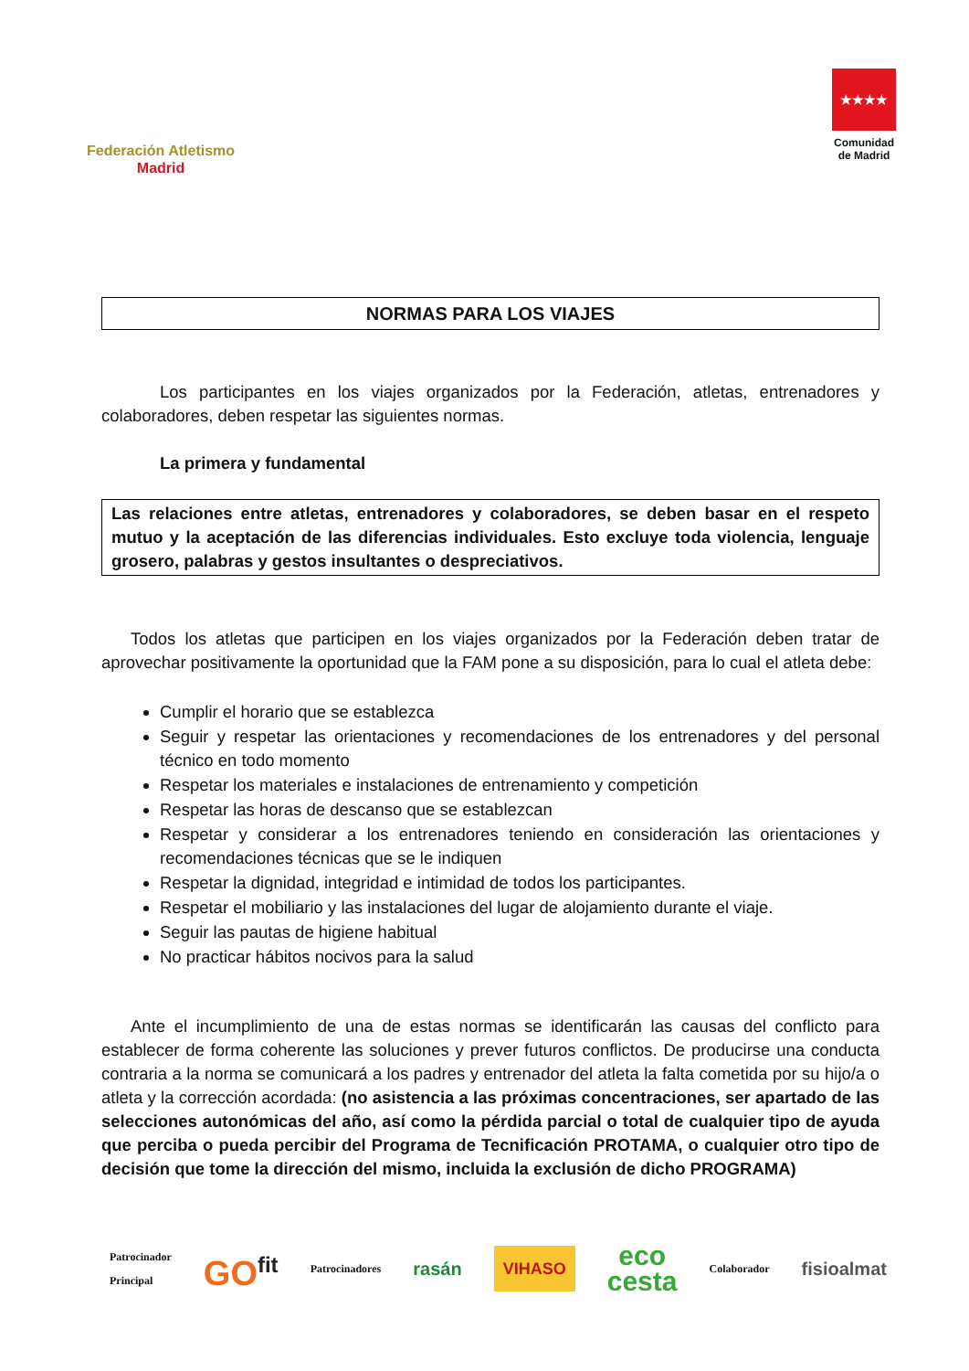Federación Atletismo
Madrid
★★★★
Comunidad
de Madrid
NORMAS PARA LOS VIAJES
Los participantes en los viajes organizados por la Federación, atletas, entrenadores y colaboradores, deben respetar las siguientes normas.
La primera y fundamental
Las relaciones entre atletas, entrenadores y colaboradores, se deben basar en el respeto mutuo y la aceptación de las diferencias individuales. Esto excluye toda violencia, lenguaje grosero, palabras y gestos insultantes o despreciativos.
Todos los atletas que participen en los viajes organizados por la Federación deben tratar de aprovechar positivamente la oportunidad que la FAM pone a su disposición, para lo cual el atleta debe:
Cumplir el horario que se establezca
Seguir y respetar las orientaciones y recomendaciones de los entrenadores y del personal técnico en todo momento
Respetar los materiales e instalaciones de entrenamiento y competición
Respetar las horas de descanso que se establezcan
Respetar y considerar a los entrenadores teniendo en consideración las orientaciones y recomendaciones técnicas que se le indiquen
Respetar la dignidad, integridad e intimidad de todos los participantes.
Respetar el mobiliario y las instalaciones del lugar de alojamiento durante el viaje.
Seguir las pautas de higiene habitual
No practicar hábitos nocivos para la salud
Ante el incumplimiento de una de estas normas se identificarán las causas del conflicto para establecer de forma coherente las soluciones y prever futuros conflictos. De producirse una conducta contraria a la norma se comunicará a los padres y entrenador del atleta la falta cometida por su hijo/a o atleta y la corrección acordada: (no asistencia a las próximas concentraciones, ser apartado de las selecciones autonómicas del año, así como la pérdida parcial o total de cualquier tipo de ayuda que perciba o pueda percibir del Programa de Tecnificación PROTAMA, o cualquier otro tipo de decisión que tome la dirección del mismo, incluida la exclusión de dicho PROGRAMA)
Patrocinador
Principal
GO<sup>fit</sup>
Patrocinadores
rasán
VIHASO
eco
cesta
Colaborador
fisioalmat